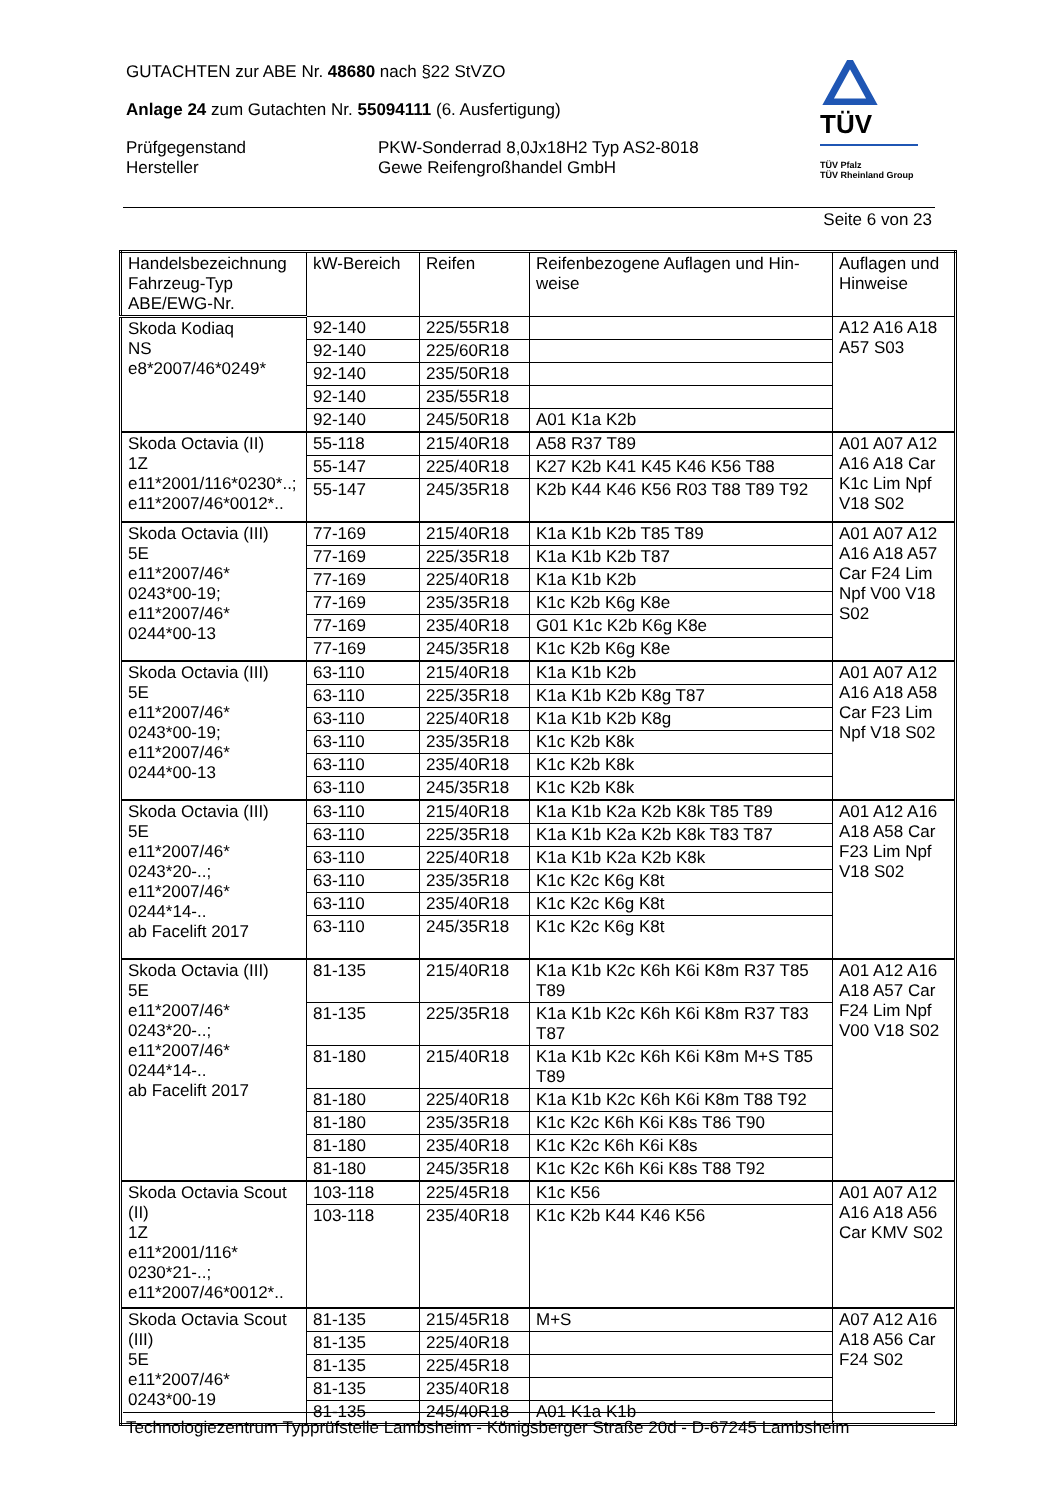GUTACHTEN zur ABE Nr. 48680 nach §22 StVZO
Anlage 24 zum Gutachten Nr. 55094111 (6. Ausfertigung)
Prüfgegenstand PKW-Sonderrad 8,0Jx18H2 Typ AS2-8018
Hersteller Gewe Reifengroßhandel GmbH
TÜV
TÜV Pfalz
TÜV Rheinland Group
Seite 6 von 23
| Handelsbezeichnung Fahrzeug-Typ ABE/EWG-Nr. | kW-Bereich | Reifen | Reifenbezogene Auflagen und Hin- weise | Auflagen und Hinweise |
| --- | --- | --- | --- | --- |
| Skoda Kodiaq NS e8*2007/46*0249* | 92-140 | 225/55R18 | | A12 A16 A18 A57 S03 |
| | 92-140 | 225/60R18 | | |
| | 92-140 | 235/50R18 | | |
| | 92-140 | 235/55R18 | | |
| | 92-140 | 245/50R18 | A01 K1a K2b | |
| Skoda Octavia (II) 1Z e11*2001/116*0230*..; e11*2007/46*0012*.. | 55-118 | 215/40R18 | A58 R37 T89 | A01 A07 A12 A16 A18 Car K1c Lim Npf V18 S02 |
| | 55-147 | 225/40R18 | K27 K2b K41 K45 K46 K56 T88 | |
| | 55-147 | 245/35R18 | K2b K44 K46 K56 R03 T88 T89 T92 | |
| Skoda Octavia (III) 5E e11*2007/46* 0243*00-19; e11*2007/46* 0244*00-13 | 77-169 | 215/40R18 | K1a K1b K2b T85 T89 | A01 A07 A12 A16 A18 A57 Car F24 Lim Npf V00 V18 S02 |
| | 77-169 | 225/35R18 | K1a K1b K2b T87 | |
| | 77-169 | 225/40R18 | K1a K1b K2b | |
| | 77-169 | 235/35R18 | K1c K2b K6g K8e | |
| | 77-169 | 235/40R18 | G01 K1c K2b K6g K8e | |
| | 77-169 | 245/35R18 | K1c K2b K6g K8e | |
| Skoda Octavia (III) 5E e11*2007/46* 0243*00-19; e11*2007/46* 0244*00-13 | 63-110 | 215/40R18 | K1a K1b K2b | A01 A07 A12 A16 A18 A58 Car F23 Lim Npf V18 S02 |
| | 63-110 | 225/35R18 | K1a K1b K2b K8g T87 | |
| | 63-110 | 225/40R18 | K1a K1b K2b K8g | |
| | 63-110 | 235/35R18 | K1c K2b K8k | |
| | 63-110 | 235/40R18 | K1c K2b K8k | |
| | 63-110 | 245/35R18 | K1c K2b K8k | |
| Skoda Octavia (III) 5E e11*2007/46* 0243*20-..; e11*2007/46* 0244*14-.. ab Facelift 2017 | 63-110 | 215/40R18 | K1a K1b K2a K2b K8k T85 T89 | A01 A12 A16 A18 A58 Car F23 Lim Npf V18 S02 |
| | 63-110 | 225/35R18 | K1a K1b K2a K2b K8k T83 T87 | |
| | 63-110 | 225/40R18 | K1a K1b K2a K2b K8k | |
| | 63-110 | 235/35R18 | K1c K2c K6g K8t | |
| | 63-110 | 235/40R18 | K1c K2c K6g K8t | |
| | 63-110 | 245/35R18 | K1c K2c K6g K8t | |
| Skoda Octavia (III) 5E e11*2007/46* 0243*20-..; e11*2007/46* 0244*14-.. ab Facelift 2017 | 81-135 | 215/40R18 | K1a K1b K2c K6h K6i K8m R37 T85 T89 | A01 A12 A16 A18 A57 Car F24 Lim Npf V00 V18 S02 |
| | 81-135 | 225/35R18 | K1a K1b K2c K6h K6i K8m R37 T83 T87 | |
| | 81-180 | 215/40R18 | K1a K1b K2c K6h K6i K8m M+S T85 T89 | |
| | 81-180 | 225/40R18 | K1a K1b K2c K6h K6i K8m T88 T92 | |
| | 81-180 | 235/35R18 | K1c K2c K6h K6i K8s T86 T90 | |
| | 81-180 | 235/40R18 | K1c K2c K6h K6i K8s | |
| | 81-180 | 245/35R18 | K1c K2c K6h K6i K8s T88 T92 | |
| Skoda Octavia Scout (II) 1Z e11*2001/116* 0230*21-..; e11*2007/46*0012*.. | 103-118 | 225/45R18 | K1c K56 | A01 A07 A12 A16 A18 A56 Car KMV S02 |
| | 103-118 | 235/40R18 | K1c K2b K44 K46 K56 | |
| Skoda Octavia Scout (III) 5E e11*2007/46* 0243*00-19 | 81-135 | 215/45R18 | M+S | A07 A12 A16 A18 A56 Car F24 S02 |
| | 81-135 | 225/40R18 | | |
| | 81-135 | 225/45R18 | | |
| | 81-135 | 235/40R18 | | |
| | 81-135 | 245/40R18 | A01 K1a K1b | |
Technologiezentrum Typprüfstelle Lambsheim - Königsberger Straße 20d - D-67245 Lambsheim